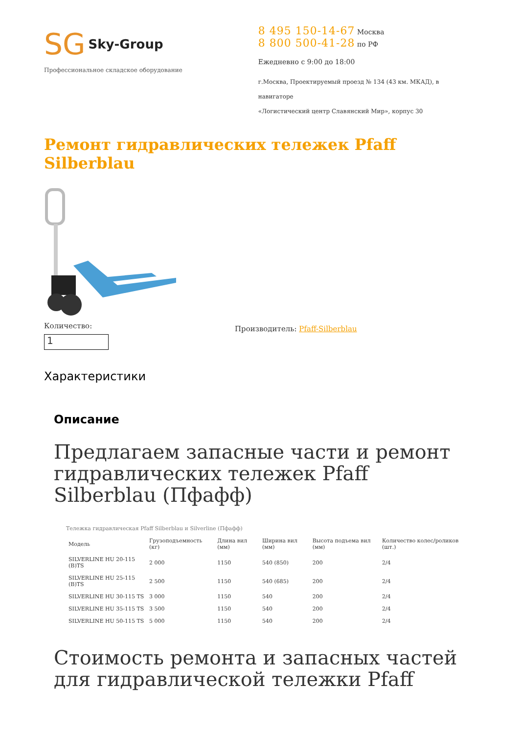SG Sky-Group
Профессиональное складское оборудование
8 495 150-14-67 Москва
8 800 500-41-28 по РФ
Ежедневно с 9:00 до 18:00
г.Москва, Проектируемый проезд № 134 (43 км. МКАД), в навигаторе
«Логистический центр Славянский Мир», корпус 30
Ремонт гидравлических тележек Pfaff Silberblau
Количество:
1
Производитель: Pfaff-Silberblau
Характеристики
Описание
Предлагаем запасные части и ремонт гидравлических тележек Pfaff Silberblau (Пфафф)
Тележка гидравлическая Pfaff Silberblau и Silverline (Пфафф)
| Модель | Грузоподъемность (кг) | Длина вил (мм) | Ширина вил (мм) | Высота подъема вил (мм) | Количество колес/роликов (шт.) |
| --- | --- | --- | --- | --- | --- |
| SILVERLINE HU 20-115 (B)TS | 2 000 | 1150 | 540 (850) | 200 | 2/4 |
| SILVERLINE HU 25-115 (B)TS | 2 500 | 1150 | 540 (685) | 200 | 2/4 |
| SILVERLINE HU 30-115 TS | 3 000 | 1150 | 540 | 200 | 2/4 |
| SILVERLINE HU 35-115 TS | 3 500 | 1150 | 540 | 200 | 2/4 |
| SILVERLINE HU 50-115 TS | 5 000 | 1150 | 540 | 200 | 2/4 |
Стоимость ремонта и запасных частей для гидравлической тележки Pfaff